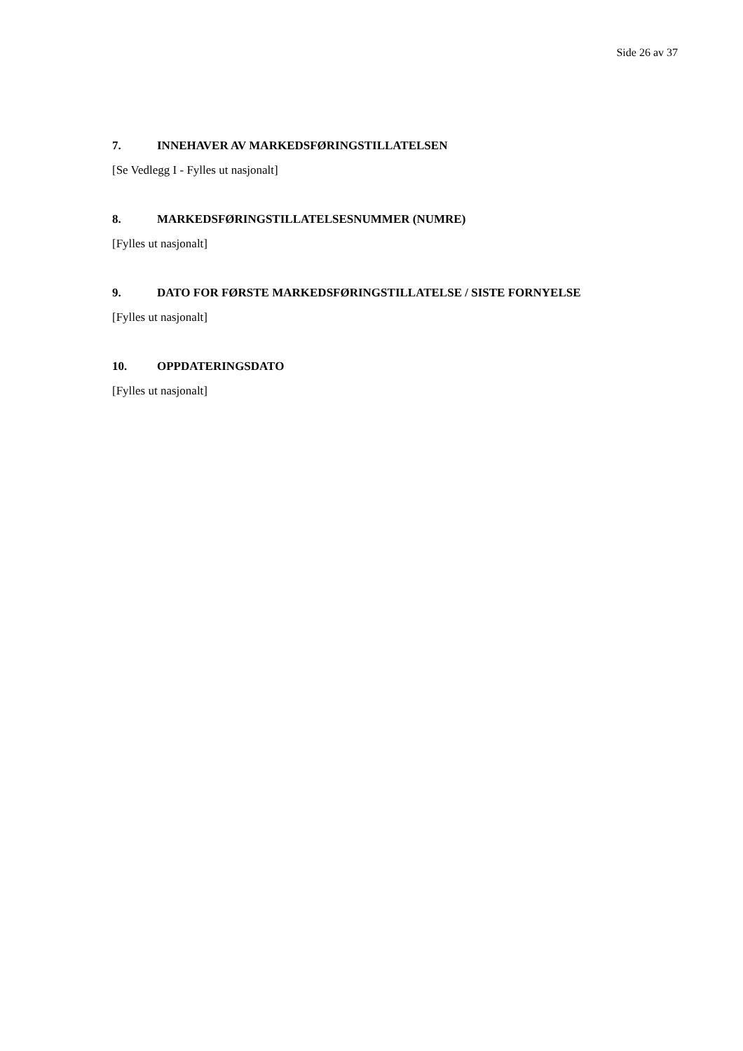Side 26 av 37
7. INNEHAVER AV MARKEDSFØRINGSTILLATELSEN
[Se Vedlegg I - Fylles ut nasjonalt]
8. MARKEDSFØRINGSTILLATELSESNUMMER (NUMRE)
[Fylles ut nasjonalt]
9. DATO FOR FØRSTE MARKEDSFØRINGSTILLATELSE / SISTE FORNYELSE
[Fylles ut nasjonalt]
10. OPPDATERINGSDATO
[Fylles ut nasjonalt]